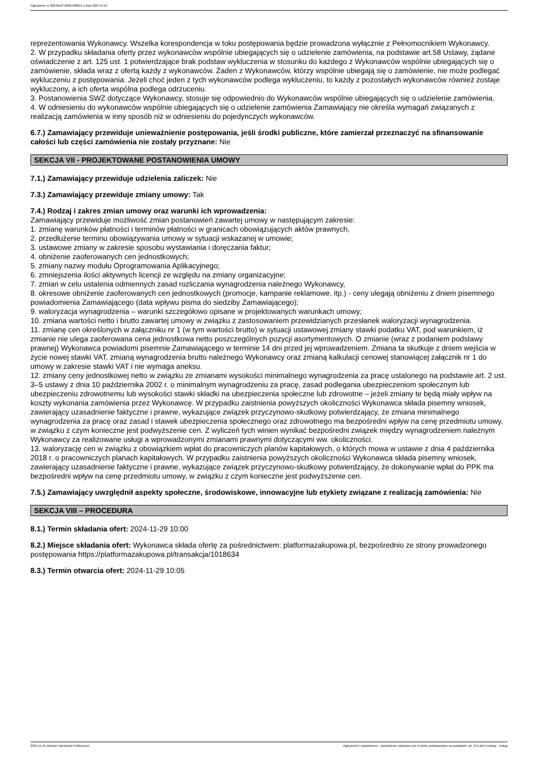Ogłoszenie nr 2024/BZP 00607988/01 z dnia 2024-11-21
reprezentowania Wykonawcy. Wszelka korespondencja w toku postępowania będzie prowadzona wyłącznie z Pełnomocnikiem Wykonawcy.
2. W przypadku składania oferty przez wykonawców wspólnie ubiegających się o udzielenie zamówienia, na podstawie art.58 Ustawy, żądane oświadczenie z art. 125 ust. 1 potwierdzające brak podstaw wykluczenia w stosunku do każdego z Wykonawców wspólnie ubiegających się o zamówienie, składa wraz z ofertą każdy z wykonawców. Żaden z Wykonawców, którzy wspólnie ubiegają się o zamówienie, nie może podlegać wykluczeniu z postępowania. Jeżeli choć jeden z tych wykonawców podlega wykluczeniu, to każdy z pozostałych wykonawców również zostaje wykluczony, a ich oferta wspólna podlega odrzuceniu.
3. Postanowienia SWZ dotyczące Wykonawcy, stosuje się odpowiednio do Wykonawców wspólnie ubiegających się o udzielenie zamówienia.
4. W odniesieniu do wykonawców wspólnie ubiegających się o udzielenie zamówienia Zamawiający nie określa wymagań związanych z realizacją zamówienia w inny sposób niż w odniesieniu do pojedynczych wykonawców.
6.7.) Zamawiający przewiduje unieważnienie postępowania, jeśli środki publiczne, które zamierzał przeznaczyć na sfinansowanie całości lub części zamówienia nie zostały przyznane: Nie
SEKCJA VII - PROJEKTOWANE POSTANOWIENIA UMOWY
7.1.) Zamawiający przewiduje udzielenia zaliczek: Nie
7.3.) Zamawiający przewiduje zmiany umowy: Tak
7.4.) Rodzaj i zakres zmian umowy oraz warunki ich wprowadzenia:
Zamawiający przewiduje możliwość zmian postanowień zawartej umowy w następującym zakresie:
1. zmianę warunków płatności i terminów płatności w granicach obowiązujących aktów prawnych,
2. przedłużenie terminu obowiązywania umowy w sytuacji wskazanej w umowie;
3. ustawowe zmiany w zakresie sposobu wystawiania i doręczania faktur;
4. obniżenie zaoferowanych cen jednostkowych;
5. zmiany nazwy modułu Oprogramowania Aplikacyjnego;
6. zmniejszenia ilości aktywnych licencji ze względu na zmiany organizacyjne;
7. zmian w celu ustalenia odmiennych zasad rozliczania wynagrodzenia należnego Wykonawcy,
8. okresowe obniżenie zaoferowanych cen jednostkowych (promocje, kampanie reklamowe, itp.) - ceny ulegają obniżeniu z dniem pisemnego powiadomienia Zamawiającego (data wpływu pisma do siedziby Zamawiającego);
9. waloryzacja wynagrodzenia – warunki szczegółowo opisane w projektowanych warunkach umowy;
10. zmiana wartości netto i brutto zawartej umowy w związku z zastosowaniem przewidzianych przesłanek waloryzacji wynagrodzenia.
11. zmianę cen określonych w załączniku nr 1 (w tym wartości brutto) w sytuacji ustawowej zmiany stawki podatku VAT, pod warunkiem, iż zmianie nie ulega zaoferowana cena jednostkowa netto poszczególnych pozycji asortymentowych. O zmianie (wraz z podaniem podstawy prawnej) Wykonawca powiadomi pisemnie Zamawiającego w terminie 14 dni przed jej wprowadzeniem. Zmiana ta skutkuje z dniem wejścia w życie nowej stawki VAT, zmianą wynagrodzenia brutto należnego Wykonawcy oraz zmianą kalkulacji cenowej stanowiącej załącznik nr 1 do umowy w zakresie stawki VAT i nie wymaga aneksu.
12. zmiany ceny jednostkowej netto w związku ze zmianami wysokości minimalnego wynagrodzenia za pracę ustalonego na podstawie art. 2 ust. 3–5 ustawy z dnia 10 października 2002 r. o minimalnym wynagrodzeniu za pracę, zasad podlegania ubezpieczeniom społecznym lub ubezpieczeniu zdrowotnemu lub wysokości stawki składki na ubezpieczenia społeczne lub zdrowotne – jeżeli zmiany te będą miały wpływ na koszty wykonania zamówienia przez Wykonawcę. W przypadku zaistnienia powyższych okoliczności Wykonawca składa pisemny wniosek, zawierający uzasadnienie faktyczne i prawne, wykazujące związek przyczynowo-skutkowy potwierdzający, że zmiana minimalnego wynagrodzenia za pracę oraz zasad i stawek ubezpieczenia społecznego oraz zdrowotnego ma bezpośredni wpływ na cenę przedmiotu umowy, w związku z czym konieczne jest podwyższenie cen. Z wyliczeń tych winien wynikać bezpośredni związek między wynagrodzeniem należnym Wykonawcy za realizowane usługi a wprowadzonymi zmianami prawnymi dotyczącymi ww. okoliczności.
13. waloryzację cen w związku z obowiązkiem wpłat do pracowniczych planów kapitałowych, o których mowa w ustawie z dnia 4 października 2018 r. o pracowniczych planach kapitałowych. W przypadku zaistnienia powyższych okoliczności Wykonawca składa pisemny wniosek, zawierający uzasadnienie faktyczne i prawne, wykazujące związek przyczynowo-skutkowy potwierdzający, że dokonywanie wpłat do PPK ma bezpośredni wpływ na cenę przedmiotu umowy, w związku z czym konieczne jest podwyższenie cen.
7.5.) Zamawiający uwzględnił aspekty społeczne, środowiskowe, innowacyjne lub etykiety związane z realizacją zamówienia: Nie
SEKCJA VIII – PROCEDURA
8.1.) Termin składania ofert: 2024-11-29 10:00
8.2.) Miejsce składania ofert: Wykonawca składa ofertę za pośrednictwem: platformazakupowa.pl, bezpośrednio ze strony prowadzonego postępowania https://platformazakupowa.pl/transakcja/1018634
8.3.) Termin otwarcia ofert: 2024-11-29 10:05
2024-11-21 Biuletyn Zamówień Publicznych Ogłoszenie o zamówieniu - Zamówienie udzielane jest w trybie podstawowym na podstawie: art. 275 pkt 2 ustawy - Usługi